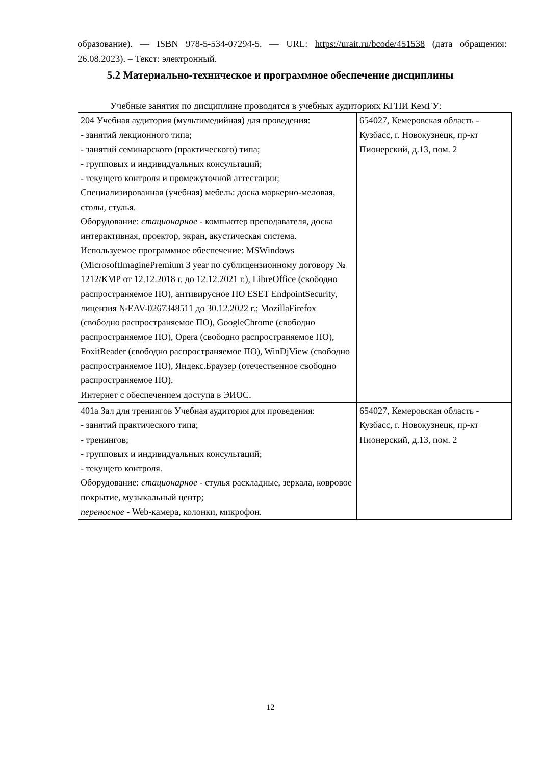образование). — ISBN 978-5-534-07294-5. — URL: https://urait.ru/bcode/451538 (дата обращения: 26.08.2023). – Текст: электронный.
5.2 Материально-техническое и программное обеспечение дисциплины
Учебные занятия по дисциплине проводятся в учебных аудиториях КГПИ КемГУ:
| 204 Учебная аудитория (мультимедийная) для проведения: - занятий лекционного типа; - занятий семинарского (практического) типа; - групповых и индивидуальных консультаций; - текущего контроля и промежуточной аттестации; Специализированная (учебная) мебель: доска маркерно-меловая, столы, стулья. Оборудование: стационарное - компьютер преподавателя, доска интерактивная, проектор, экран, акустическая система. Используемое программное обеспечение: MSWindows (MicrosoftImaginePremium 3 year по сублицензионному договору № 1212/КМР от 12.12.2018 г. до 12.12.2021 г.), LibreOffice (свободно распространяемое ПО), антивирусное ПО ESET EndpointSecurity, лицензия №EAV-0267348511 до 30.12.2022 г.; MozillaFirefox (свободно распространяемое ПО), GoogleChrome (свободно распространяемое ПО), Opera (свободно распространяемое ПО), FoxitReader (свободно распространяемое ПО), WinDjView (свободно распространяемое ПО), Яндекс.Браузер (отечественное свободно распространяемое ПО). Интернет с обеспечением доступа в ЭИОС. | 654027, Кемеровская область - Кузбасс, г. Новокузнецк, пр-кт Пионерский, д.13, пом. 2 |
| 401а Зал для тренингов Учебная аудитория для проведения: - занятий практического типа; - тренингов; - групповых и индивидуальных консультаций; - текущего контроля. Оборудование: стационарное - стулья раскладные, зеркала, ковровое покрытие, музыкальный центр; переносное - Web-камера, колонки, микрофон. | 654027, Кемеровская область - Кузбасс, г. Новокузнецк, пр-кт Пионерский, д.13, пом. 2 |
12